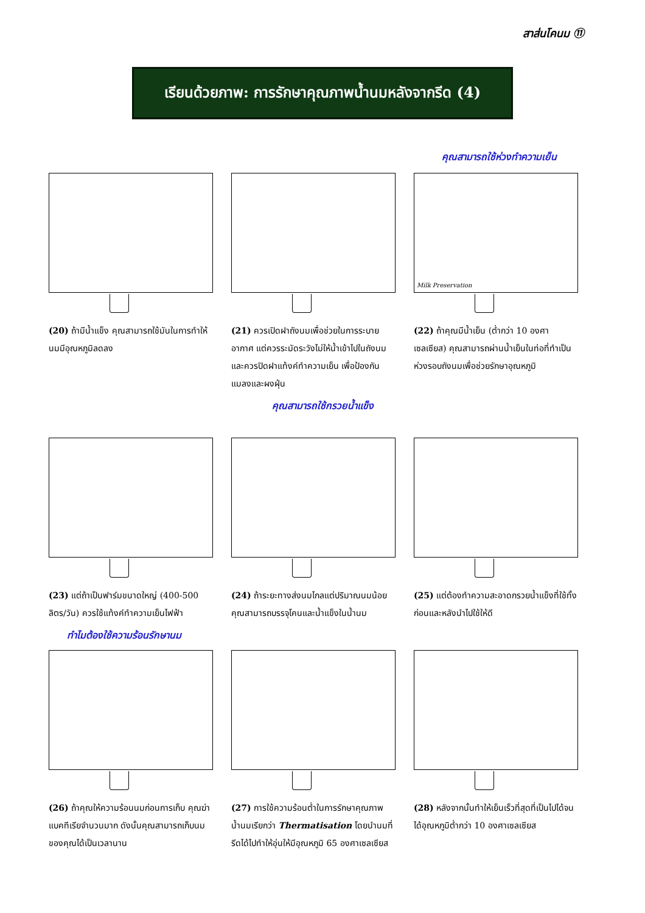สาส่นโคนม ⑪
เรียนด้วยภาพ: การรักษาคุณภาพน้ำนมหลังจากรีด (4)
คุณสามารถใช้ห่วงทำความเย็น
(20) ถ้ามีน้ำแข็ง คุณสามารถใช้มันในการทำให้นมมีอุณหภูมิลดลง
(21) ควรเปิดฝาถังนมเพื่อช่วยในการระบายอากาศ แต่ควรระมัดระวังไม่ให้น้ำเข้าไปในถังนม และควรปิดฝาแท้งค์ทำความเย็น เพื่อป้องกันแมลงและผงฝุ่น
Milk Preservation
(22) ถ้าคุณมีน้ำเย็น (ต่ำกว่า 10 องศาเซลเซียส) คุณสามารถผ่านน้ำเย็นในท่อที่ทำเป็นห่วงรอบถังนมเพื่อช่วยรักษาอุณหภูมิ
คุณสามารถใช้กรวยน้ำแข็ง
(23) แต่ถ้าเป็นฟาร์มขนาดใหญ่ (400-500 ลิตร/วัน) ควรใช้แท้งค์ทำความเย็นไฟฟ้า
(24) ถ้าระยะทางส่งนมไกลแต่ปริมาณนมน้อย คุณสามารถบรรจุโคนและน้ำแข็งในน้ำนม
(25) แต่ต้องทำความสะอาดกรวยน้ำแข็งที่ใช้ทั้งก่อนและหลังนำไปใช้ให้ดี
ทำไมต้องใช้ความร้อนรักษานม
(26) ถ้าคุณให้ความร้อนนมก่อนการเก็บ คุณฆ่าแบคทีเรียจำนวนมาก ดังนั้นคุณสามารถเก็บนมของคุณได้เป็นเวลานาน
(27) การใช้ความร้อนต่ำในการรักษาคุณภาพน้ำนมเรียกว่า Thermatisation โดยนำนมที่รีดได้ไปทำให้อุ่นให้มีอุณหภูมิ 65 องศาเซลเซียส
(28) หลังจากนั้นทำให้เย็นเร็วที่สุดที่เป็นไปได้จนได้อุณหภูมิต่ำกว่า 10 องศาเซลเซียส